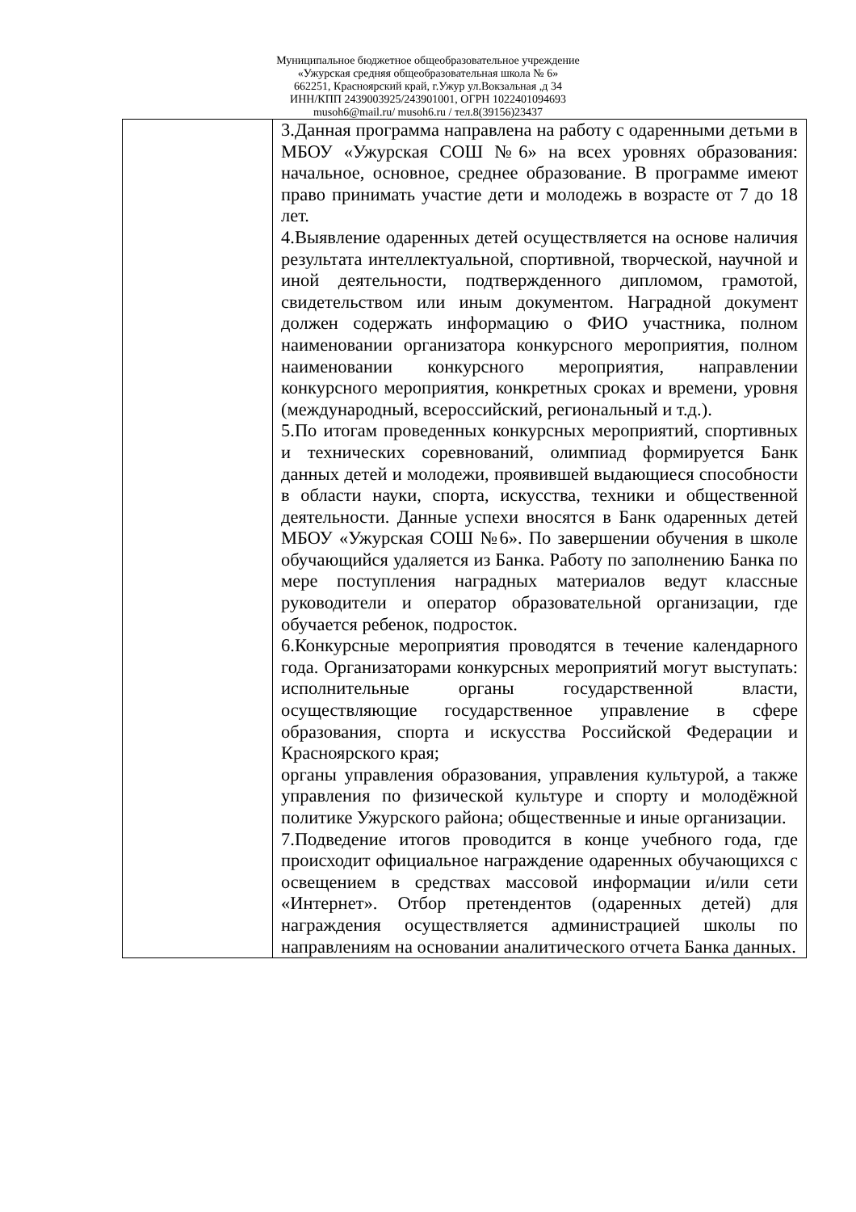Муниципальное бюджетное общеобразовательное учреждение
«Ужурская средняя общеобразовательная школа № 6»
662251, Красноярский край, г.Ужур ул.Вокзальная ,д 34
ИНН/КПП 2439003925/243901001, ОГРН 1022401094693
musoh6@mail.ru/ musoh6.ru / тел.8(39156)23437
| | 3.Данная программа направлена на работу с одаренными детьми в МБОУ «Ужурская СОШ №6» на всех уровнях образования: начальное, основное, среднее образование. В программе имеют право принимать участие дети и молодежь в возрасте от 7 до 18 лет. 4.Выявление одаренных детей осуществляется на основе наличия результата интеллектуальной, спортивной, творческой, научной и иной деятельности, подтвержденного дипломом, грамотой, свидетельством или иным документом. Наградной документ должен содержать информацию о ФИО участника, полном наименовании организатора конкурсного мероприятия, полном наименовании конкурсного мероприятия, направлении конкурсного мероприятия, конкретных сроках и времени, уровня (международный, всероссийский, региональный и т.д.). 5.По итогам проведенных конкурсных мероприятий, спортивных и технических соревнований, олимпиад формируется Банк данных детей и молодежи, проявившей выдающиеся способности в области науки, спорта, искусства, техники и общественной деятельности. Данные успехи вносятся в Банк одаренных детей МБОУ «Ужурская СОШ №6». По завершении обучения в школе обучающийся удаляется из Банка. Работу по заполнению Банка по мере поступления наградных материалов ведут классные руководители и оператор образовательной организации, где обучается ребенок, подросток. 6.Конкурсные мероприятия проводятся в течение календарного года. Организаторами конкурсных мероприятий могут выступать: исполнительные органы государственной власти, осуществляющие государственное управление в сфере образования, спорта и искусства Российской Федерации и Красноярского края; органы управления образования, управления культурой, а также управления по физической культуре и спорту и молодёжной политике Ужурского района; общественные и иные организации. 7.Подведение итогов проводится в конце учебного года, где происходит официальное награждение одаренных обучающихся с освещением в средствах массовой информации и/или сети «Интернет». Отбор претендентов (одаренных детей) для награждения осуществляется администрацией школы по направлениям на основании аналитического отчета Банка данных. |